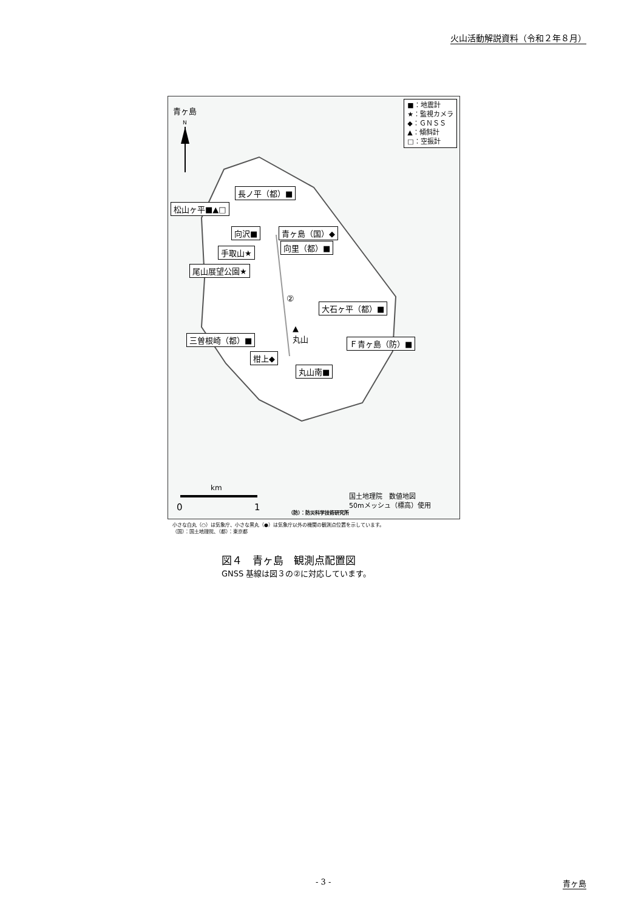火山活動解説資料（令和２年８月）
青ヶ島
N
■：地震計
★：監視カメラ
◆：ＧＮＳＳ
▲：傾斜計
□：空振計
長ノ平（都）■
松山ヶ平■▲□
向沢■ 青ヶ島（国）◆
向里（都）■
手取山★
尾山展望公園★
②
大石ヶ平（都）■
▲
丸山
三曽根崎（都）■ Ｆ青ヶ島（防）■
柑上◆
丸山南■
km
0 1
国土地理院　数値地図
50mメッシュ（標高）使用
（防）：防災科学技術研究所
小さな白丸（○）は気象庁、小さな黒丸（●）は気象庁以外の機関の観測点位置を示しています。
（国）：国土地理院、（都）：東京都
図４　青ヶ島　観測点配置図
GNSS 基線は図３の②に対応しています。
- 3 - 青ヶ島